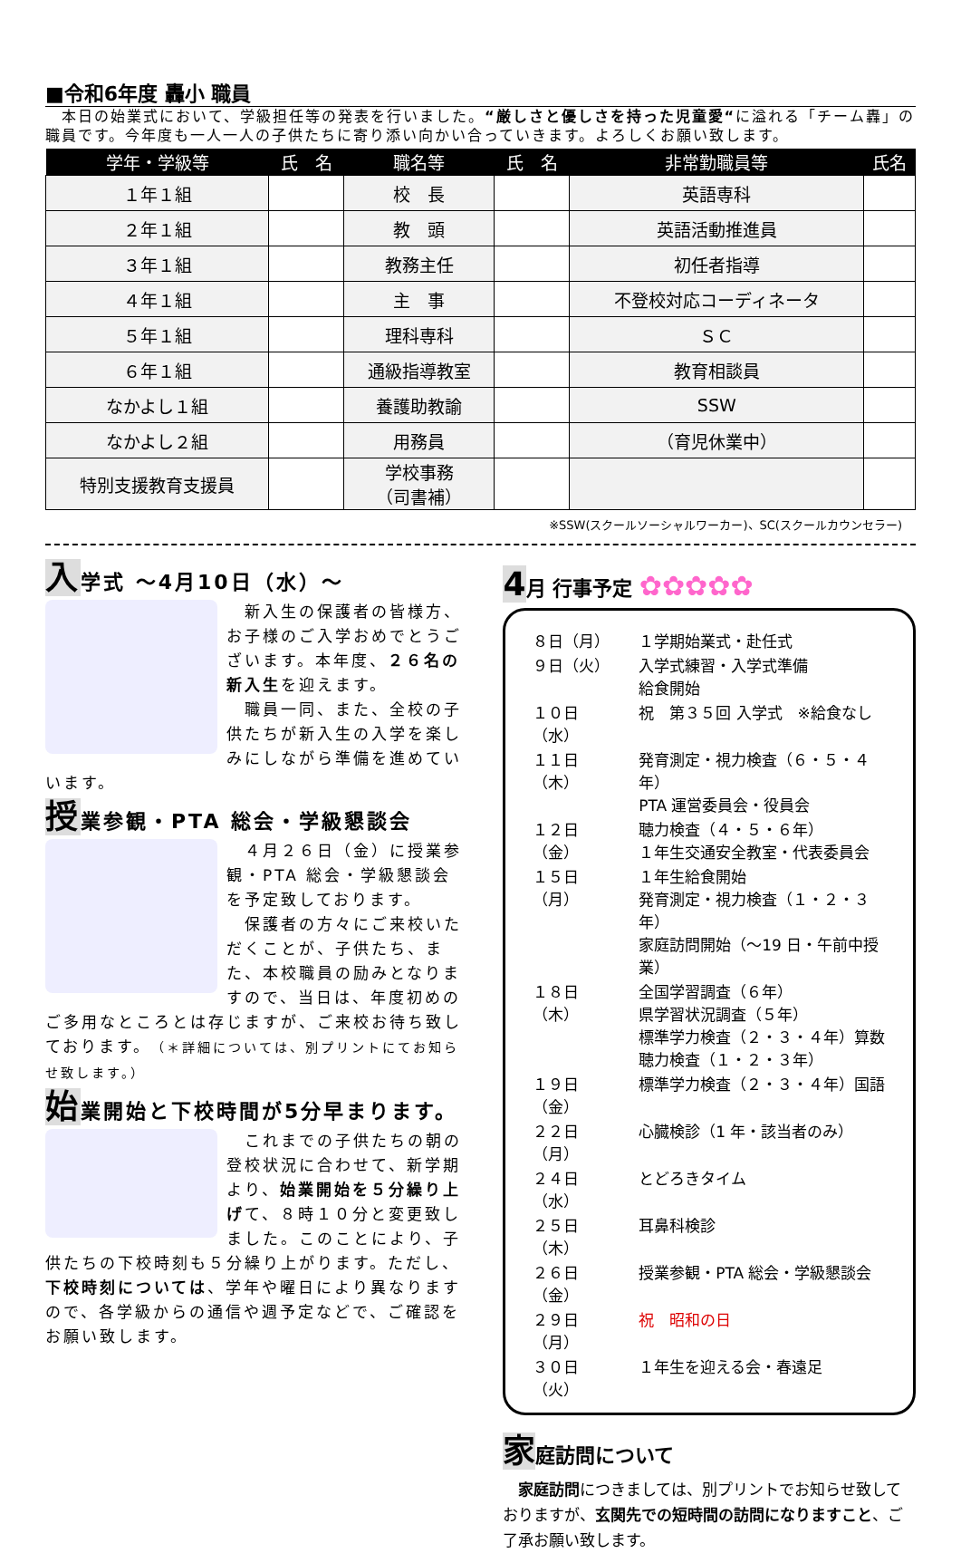■令和6年度 轟小 職員
　本日の始業式において、学級担任等の発表を行いました。“厳しさと優しさを持った児童愛“に溢れる「チーム轟」の職員です。今年度も一人一人の子供たちに寄り添い向かい合っていきます。よろしくお願い致します。
| 学年・学級等 | 氏 名 | 職名等 | 氏 名 | 非常勤職員等 | 氏名 |
| --- | --- | --- | --- | --- | --- |
| １年１組 | | 校 長 | | 英語専科 | |
| ２年１組 | | 教 頭 | | 英語活動推進員 | |
| ３年１組 | | 教務主任 | | 初任者指導 | |
| ４年１組 | | 主 事 | | 不登校対応コーディネータ | |
| ５年１組 | | 理科専科 | | ＳＣ | |
| ６年１組 | | 通級指導教室 | | 教育相談員 | |
| なかよし１組 | | 養護助教諭 | | SSW | |
| なかよし２組 | | 用務員 | | （育児休業中） | |
| 特別支援教育支援員 | | 学校事務 （司書補） | | | |
※SSW(スクールソーシャルワーカー)、SC(スクールカウンセラー)
入学式 ～4月10日（水）～
　新入生の保護者の皆様方、お子様のご入学おめでとうございます。本年度、２６名の新入生を迎えます。
　職員一同、また、全校の子供たちが新入生の入学を楽しみにしながら準備を進めていいます。
授業参観・PTA 総会・学級懇談会
　４月２６日（金）に授業参観・PTA 総会・学級懇談会を予定致しております。
　保護者の方々にご来校いただくことが、子供たち、また、本校職員の励みとなりますので、当日は、年度初めのご多用なところとは存じますが、ご来校お待ち致しております。（＊詳細については、別プリントにてお知らせ致します。）
始業開始と下校時間が5分早まります。
　これまでの子供たちの朝の登校状況に合わせて、新学期より、始業開始を５分繰り上げて、８時１０分と変更致しました。このことにより、子供たちの下校時刻も５分繰り上がります。ただし、下校時刻については、学年や曜日により異なりますので、各学級からの通信や週予定などで、ご確認をお願い致します。
4月 行事予定 ✿✿✿✿✿
| ８日（月） | １学期始業式・赴任式 |
| ９日（火） | 入学式練習・入学式準備 給食開始 |
| １０日（水） | 祝 第３５回 入学式 ※給食なし |
| １１日（木） | 発育測定・視力検査（６・５・４年） PTA 運営委員会・役員会 |
| １２日（金） | 聴力検査（４・５・６年） １年生交通安全教室・代表委員会 |
| １５日（月） | １年生給食開始 発育測定・視力検査（１・２・３年） 家庭訪問開始（～19 日・午前中授業） |
| １８日（木） | 全国学習調査（６年） 県学習状況調査（５年） 標準学力検査（２・３・４年）算数 聴力検査（１・２・３年） |
| １９日（金） | 標準学力検査（２・３・４年）国語 |
| ２２日（月） | 心臓検診（1 年・該当者のみ） |
| ２４日（水） | とどろきタイム |
| ２５日（木） | 耳鼻科検診 |
| ２６日（金） | 授業参観・PTA 総会・学級懇談会 |
| ２９日（月） | 祝 昭和の日 |
| ３０日（火） | １年生を迎える会・春遠足 |
家庭訪問について
　家庭訪問につきましては、別プリントでお知らせ致しておりますが、玄関先での短時間の訪問になりますこと、ご了承お願い致します。